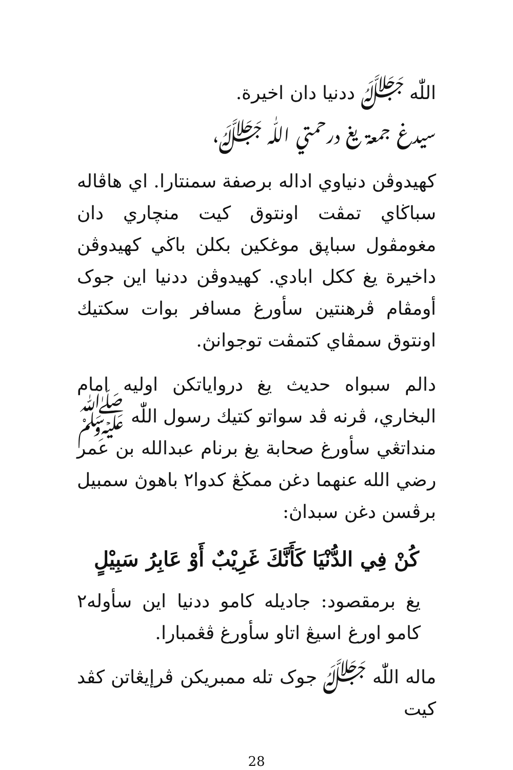اللّٰه ﷻ ددنيا دان اخيرة.
سيدغ جمعة يغ درحمتي اللّٰه ﷻ،
كهيدوڤن دنياوي اداله برصفة سمنتارا. اي هاڤاله سباڬاي تمڤت اونتوق كيت منچاري دان مغومڤول سباڽق موغكين بكلن باڬي كهيدوڤن داخيرة يغ ككل ابادي. كهيدوڤن ددنيا اين جوک أومڤام ڤرهنتين سأورغ مسافر بوات سكتيك اونتوق سمڤاي كتمڤت توجوانڽ.
دالم سبواه حديث يغ درواياتكن اوليه امام البخاري، ڤرنه ڤد سواتو كتيك رسول اللّٰه ﷺ منداتڠي سأورغ صحابة يغ برنام عبدالله بن عمر رضي الله عنهما دغن ممڬڠ كدوا٢ باهوڽ سمبيل برڤسن دغن سبداڽ:
كُنْ فِي الدُّنْيَا كَأَنَّكَ غَرِيْبٌ أَوْ عَابِرُ سَبِيْلٍ
يغ برمقصود: جاديله كامو ددنيا اين سأوله٢ كامو اورغ اسيڠ اتاو سأورغ ڤڠمبارا.
ماله اللّٰه ﷻ جوک تله ممبريكن ڤرإيڠاتن كڤد كيت
28